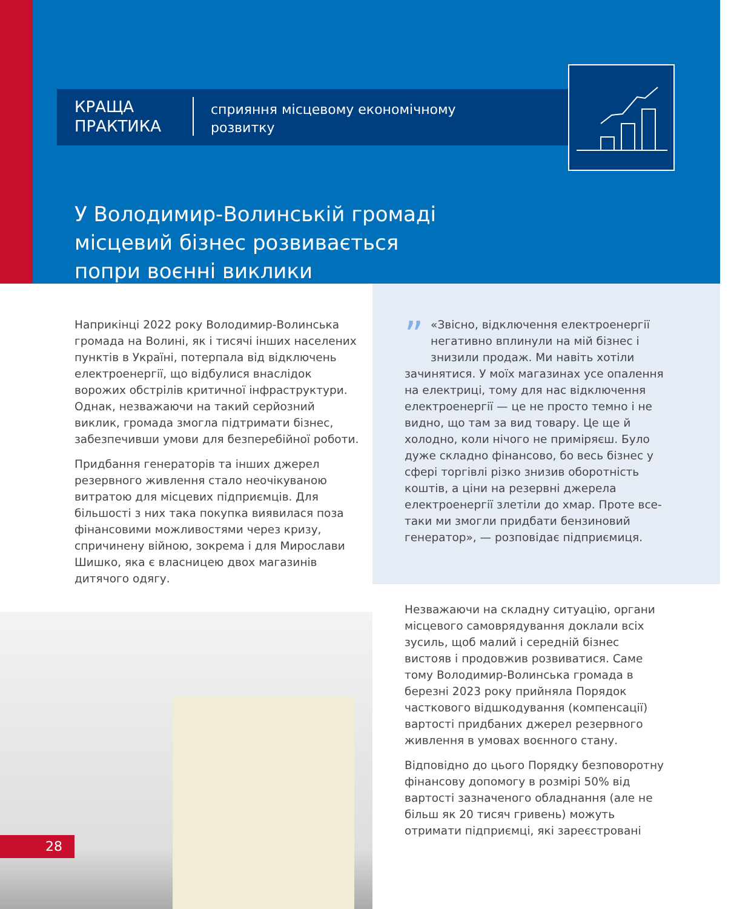КРАЩА ПРАКТИКА
сприяння місцевому економічному розвитку
У Володимир-Волинській громаді місцевий бізнес розвивається попри воєнні виклики
Наприкінці 2022 року Володимир-Волинська громада на Волині, як і тисячі інших населених пунктів в Україні, потерпала від відключень електроенергії, що відбулися внаслідок ворожих обстрілів критичної інфраструктури. Однак, незважаючи на такий серйозний виклик, громада змогла підтримати бізнес, забезпечивши умови для безперебійної роботи.
Придбання генераторів та інших джерел резервного живлення стало неочікуваною витратою для місцевих підприємців. Для більшості з них така покупка виявилася поза фінансовими можливостями через кризу, спричинену війною, зокрема і для Мирослави Шишко, яка є власницею двох магазинів дитячого одягу.
” «Звісно, відключення електроенергії негативно вплинули на мій бізнес і знизили продаж. Ми навіть хотіли зачинятися. У моїх магазинах усе опалення на електриці, тому для нас відключення електроенергії — це не просто темно і не видно, що там за вид товару. Це ще й холодно, коли нічого не приміряєш. Було дуже складно фінансово, бо весь бізнес у сфері торгівлі різко знизив оборотність коштів, а ціни на резервні джерела електроенергії злетіли до хмар. Проте все-таки ми змогли придбати бензиновий генератор», — розповідає підприємиця.
Незважаючи на складну ситуацію, органи місцевого самоврядування доклали всіх зусиль, щоб малий і середній бізнес вистояв і продовжив розвиватися. Саме тому Володимир-Волинська громада в березні 2023 року прийняла Порядок часткового відшкодування (компенсації) вартості придбаних джерел резервного живлення в умовах воєнного стану.
Відповідно до цього Порядку безповоротну фінансову допомогу в розмірі 50% від вартості зазначеного обладнання (але не більш як 20 тисяч гривень) можуть отримати підприємці, які зареєстровані
28